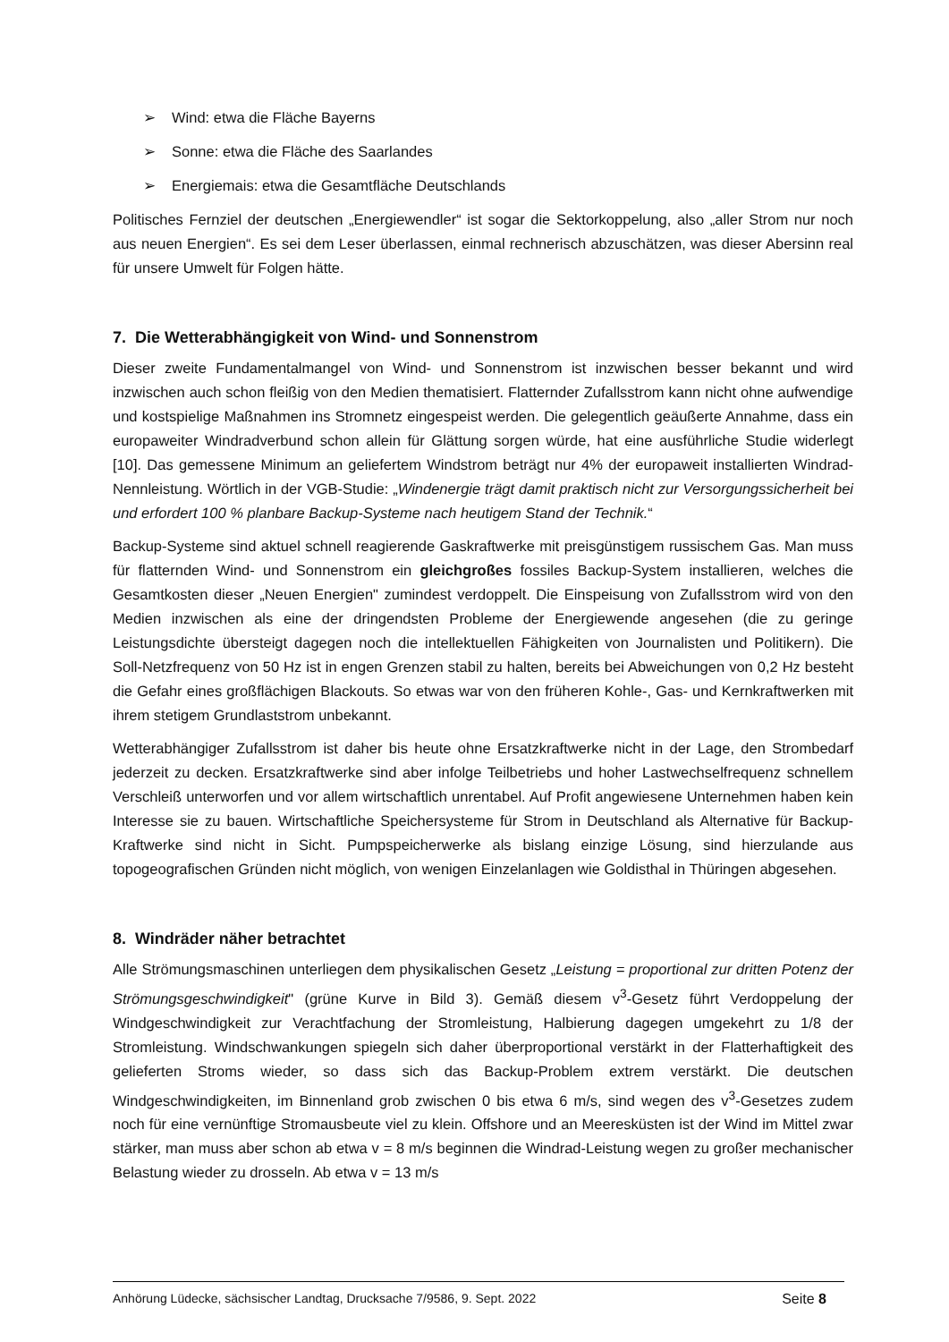➢ Wind: etwa die Fläche Bayerns
➢ Sonne: etwa die Fläche des Saarlandes
➢ Energiemais: etwa die Gesamtfläche Deutschlands
Politisches Fernziel der deutschen „Energiewendler“ ist sogar die Sektorkoppelung, also „aller Strom nur noch aus neuen Energien“. Es sei dem Leser überlassen, einmal rechnerisch abzuschätzen, was dieser Abersinn real für unsere Umwelt für Folgen hätte.
7. Die Wetterabhängigkeit von Wind- und Sonnenstrom
Dieser zweite Fundamentalmangel von Wind- und Sonnenstrom ist inzwischen besser bekannt und wird inzwischen auch schon fleißig von den Medien thematisiert. Flatternder Zufallsstrom kann nicht ohne aufwendige und kostspielige Maßnahmen ins Stromnetz eingespeist werden. Die gelegentlich geäußerte Annahme, dass ein europaweiter Windradverbund schon allein für Glättung sorgen würde, hat eine ausführliche Studie widerlegt [10]. Das gemessene Minimum an geliefertem Windstrom beträgt nur 4% der europaweit installierten Windrad-Nennleistung. Wörtlich in der VGB-Studie: „Windenergie trägt damit praktisch nicht zur Versorgungssicherheit bei und erfordert 100 % planbare Backup-Systeme nach heutigem Stand der Technik.“
Backup-Systeme sind aktuel schnell reagierende Gaskraftwerke mit preisgünstigem russischem Gas. Man muss für flatternden Wind- und Sonnenstrom ein gleichgroßes fossiles Backup-System installieren, welches die Gesamtkosten dieser „Neuen Energien" zumindest verdoppelt. Die Einspeisung von Zufallsstrom wird von den Medien inzwischen als eine der dringendsten Probleme der Energiewende angesehen (die zu geringe Leistungsdichte übersteigt dagegen noch die intellektuellen Fähigkeiten von Journalisten und Politikern). Die Soll-Netzfrequenz von 50 Hz ist in engen Grenzen stabil zu halten, bereits bei Abweichungen von 0,2 Hz besteht die Gefahr eines großflächigen Blackouts. So etwas war von den früheren Kohle-, Gas- und Kernkraftwerken mit ihrem stetigem Grundlaststrom unbekannt.
Wetterabhängiger Zufallsstrom ist daher bis heute ohne Ersatzkraftwerke nicht in der Lage, den Strombedarf jederzeit zu decken. Ersatzkraftwerke sind aber infolge Teilbetriebs und hoher Lastwechselfrequenz schnellem Verschleiß unterworfen und vor allem wirtschaftlich unrentabel. Auf Profit angewiesene Unternehmen haben kein Interesse sie zu bauen. Wirtschaftliche Speichersysteme für Strom in Deutschland als Alternative für Backup-Kraftwerke sind nicht in Sicht. Pumpspeicherwerke als bislang einzige Lösung, sind hierzulande aus topogeografischen Gründen nicht möglich, von wenigen Einzelanlagen wie Goldisthal in Thüringen abgesehen.
8. Windräder näher betrachtet
Alle Strömungsmaschinen unterliegen dem physikalischen Gesetz „Leistung = proportional zur dritten Potenz der Strömungsgeschwindigkeit" (grüne Kurve in Bild 3). Gemäß diesem v<sup>3</sup>-Gesetz führt Verdoppelung der Windgeschwindigkeit zur Verachtfachung der Stromleistung, Halbierung dagegen umgekehrt zu 1/8 der Stromleistung. Windschwankungen spiegeln sich daher überproportional verstärkt in der Flatterhaftigkeit des gelieferten Stroms wieder, so dass sich das Backup-Problem extrem verstärkt. Die deutschen Windgeschwindigkeiten, im Binnenland grob zwischen 0 bis etwa 6 m/s, sind wegen des v<sup>3</sup>-Gesetzes zudem noch für eine vernünftige Stromausbeute viel zu klein. Offshore und an Meeresküsten ist der Wind im Mittel zwar stärker, man muss aber schon ab etwa v = 8 m/s beginnen die Windrad-Leistung wegen zu großer mechanischer Belastung wieder zu drosseln. Ab etwa v = 13 m/s
Anhörung Lüdecke, sächsischer Landtag, Drucksache 7/9586, 9. Sept. 2022 Seite 8